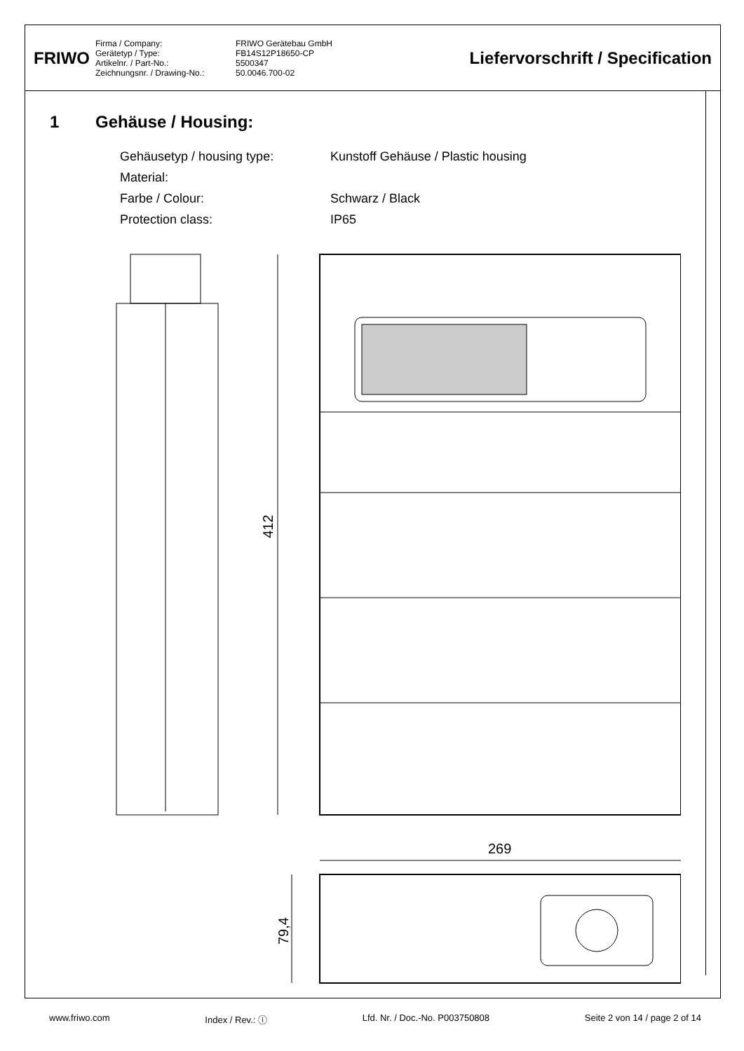FRIWO
Firma / Company:
FRIWO Gerätebau GmbH
Gerätetyp / Type:
FB14S12P18650-CP
Artikelnr. / Part-No.:
5500347
Zeichnungsnr. / Drawing-No.:
50.0046.700-02
Liefervorschrift / Specification
1 Gehäuse / Housing:
Gehäusetyp / housing type:
Kunstoff Gehäuse / Plastic housing
Material:
Farbe / Colour:
Schwarz / Black
Protection class:
IP65
412
269
79,4
www.friwo.com Index / Rev.: ⓘ Lfd. Nr. / Doc.-No. P003750808 Seite 2 von 14 / page 2 of 14